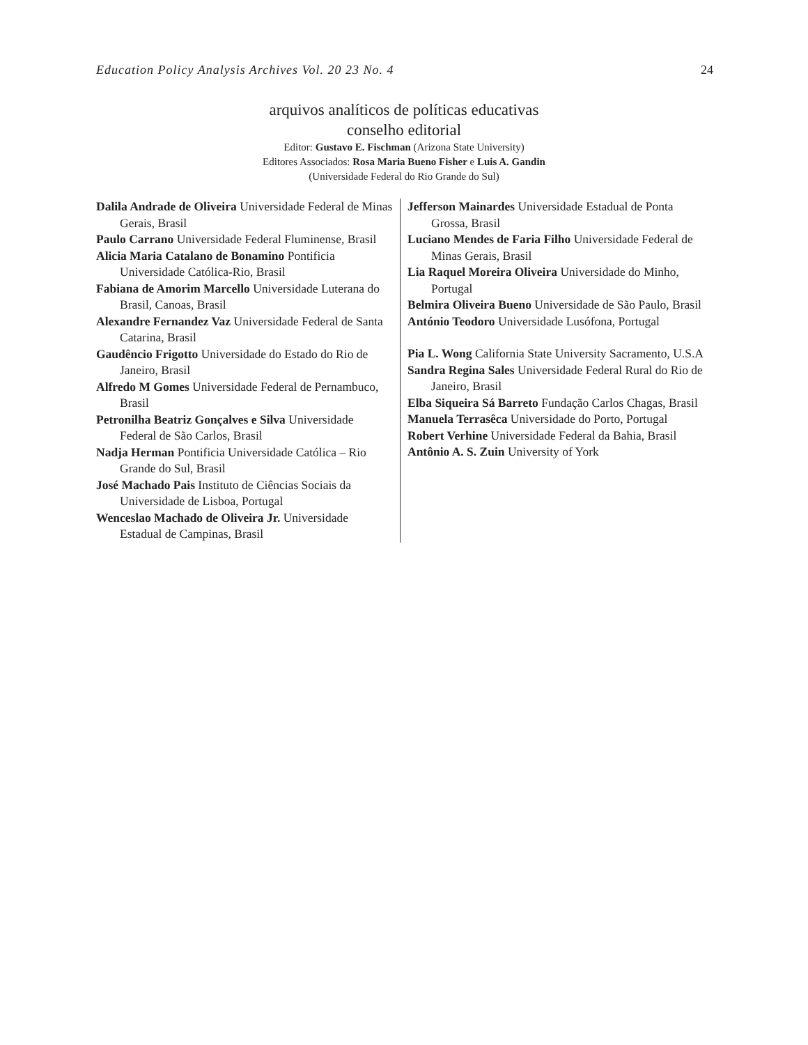Education Policy Analysis Archives Vol. 20 23 No. 4 24
arquivos analíticos de políticas educativas
conselho editorial
Editor: Gustavo E. Fischman (Arizona State University)
Editores Associados: Rosa Maria Bueno Fisher e Luis A. Gandin
(Universidade Federal do Rio Grande do Sul)
| Dalila Andrade de Oliveira Universidade Federal de Minas Gerais, Brasil Paulo Carrano Universidade Federal Fluminense, Brasil Alicia Maria Catalano de Bonamino Pontificia Universidade Católica-Rio, Brasil Fabiana de Amorim Marcello Universidade Luterana do Brasil, Canoas, Brasil Alexandre Fernandez Vaz Universidade Federal de Santa Catarina, Brasil Gaudêncio Frigotto Universidade do Estado do Rio de Janeiro, Brasil Alfredo M Gomes Universidade Federal de Pernambuco, Brasil Petronilha Beatriz Gonçalves e Silva Universidade Federal de São Carlos, Brasil Nadja Herman Pontificia Universidade Católica – Rio Grande do Sul, Brasil José Machado Pais Instituto de Ciências Sociais da Universidade de Lisboa, Portugal Wenceslao Machado de Oliveira Jr. Universidade Estadual de Campinas, Brasil | Jefferson Mainardes Universidade Estadual de Ponta Grossa, Brasil Luciano Mendes de Faria Filho Universidade Federal de Minas Gerais, Brasil Lia Raquel Moreira Oliveira Universidade do Minho, Portugal Belmira Oliveira Bueno Universidade de São Paulo, Brasil António Teodoro Universidade Lusófona, Portugal Pia L. Wong California State University Sacramento, U.S.A Sandra Regina Sales Universidade Federal Rural do Rio de Janeiro, Brasil Elba Siqueira Sá Barreto Fundação Carlos Chagas, Brasil Manuela Terrasêca Universidade do Porto, Portugal Robert Verhine Universidade Federal da Bahia, Brasil Antônio A. S. Zuin University of York |